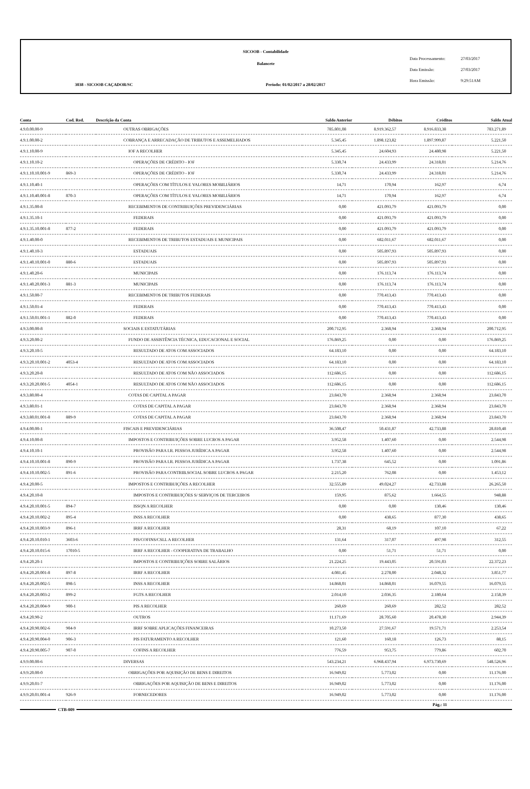SICOOB - Contabilidade
Balancete
3038 - SICOOB CAÇADOR/SC
Período: 01/02/2017 a 28/02/2017
Data Processamento: 27/03/2017
Data Emissão: 27/03/2017
Hora Emissão: 9:29:51AM
| Conta | Cod. Red. | Descrição da Conta | Saldo Anterior | Débitos | Créditos | Saldo Atual |
| --- | --- | --- | --- | --- | --- | --- |
| 4.9.0.00.00-9 | | OUTRAS OBRIGAÇÕES | 785.801,08 | 8.919.362,57 | 8.916.833,38 | 783.271,89 |
| 4.9.1.00.00-2 | | COBRANÇA E ARRECADAÇÃO DE TRIBUTOS E ASSEMELHADOS | 5.345,45 | 1.898.123,82 | 1.897.999,87 | 5.221,50 |
| 4.9.1.10.00-9 | | IOF A RECOLHER | 5.345,45 | 24.604,93 | 24.480,98 | 5.221,50 |
| 4.9.1.10.10-2 | | OPERAÇÕES DE CRÉDITO - IOF | 5.330,74 | 24.433,99 | 24.318,01 | 5.214,76 |
| 4.9.1.10.10.001-9 | 869-3 | OPERAÇÕES DE CRÉDITO - IOF | 5.330,74 | 24.433,99 | 24.318,01 | 5.214,76 |
| 4.9.1.10.40-1 | | OPERAÇÕES COM TÍTULOS E VALORES MOBILIÁRIOS | 14,71 | 170,94 | 162,97 | 6,74 |
| 4.9.1.10.40.001-8 | 870-3 | OPERAÇÕES COM TÍTULOS E VALORES MOBILIÁRIOS | 14,71 | 170,94 | 162,97 | 6,74 |
| 4.9.1.35.00-8 | | RECEBIMENTOS DE CONTRIBUIÇÕES PREVIDENCIÁRIAS | 0,00 | 421.093,79 | 421.093,79 | 0,00 |
| 4.9.1.35.10-1 | | FEDERAIS | 0,00 | 421.093,79 | 421.093,79 | 0,00 |
| 4.9.1.35.10.001-8 | 877-2 | FEDERAIS | 0,00 | 421.093,79 | 421.093,79 | 0,00 |
| 4.9.1.40.00-0 | | RECEBIMENTOS DE TRIBUTOS ESTADUAIS E MUNICIPAIS | 0,00 | 682.011,67 | 682.011,67 | 0,00 |
| 4.9.1.40.10-3 | | ESTADUAIS | 0,00 | 505.897,93 | 505.897,93 | 0,00 |
| 4.9.1.40.10.001-0 | 880-6 | ESTADUAIS | 0,00 | 505.897,93 | 505.897,93 | 0,00 |
| 4.9.1.40.20-6 | | MUNICIPAIS | 0,00 | 176.113,74 | 176.113,74 | 0,00 |
| 4.9.1.40.20.001-3 | 881-3 | MUNICIPAIS | 0,00 | 176.113,74 | 176.113,74 | 0,00 |
| 4.9.1.50.00-7 | | RECEBIMENTOS DE TRIBUTOS FEDERAIS | 0,00 | 770.413,43 | 770.413,43 | 0,00 |
| 4.9.1.50.01-4 | | FEDERAIS | 0,00 | 770.413,43 | 770.413,43 | 0,00 |
| 4.9.1.50.01.001-1 | 882-0 | FEDERAIS | 0,00 | 770.413,43 | 770.413,43 | 0,00 |
| 4.9.3.00.00-8 | | SOCIAIS E ESTATUTÁRIAS | 200.712,95 | 2.368,94 | 2.368,94 | 200.712,95 |
| 4.9.3.20.00-2 | | FUNDO DE ASSISTÊNCIA TÉCNICA, EDUCACIONAL E SOCIAL | 176.869,25 | 0,00 | 0,00 | 176.869,25 |
| 4.9.3.20.10-5 | | RESULTADO DE ATOS COM ASSOCIADOS | 64.183,10 | 0,00 | 0,00 | 64.183,10 |
| 4.9.3.20.10.001-2 | 4053-4 | RESULTADO DE ATOS COM ASSOCIADOS | 64.183,10 | 0,00 | 0,00 | 64.183,10 |
| 4.9.3.20.20-8 | | RESULTADO DE ATOS COM NÃO ASSOCIADOS | 112.686,15 | 0,00 | 0,00 | 112.686,15 |
| 4.9.3.20.20.001-5 | 4054-1 | RESULTADO DE ATOS COM NÃO ASSOCIADOS | 112.686,15 | 0,00 | 0,00 | 112.686,15 |
| 4.9.3.80.00-4 | | COTAS DE CAPITAL A PAGAR | 23.843,70 | 2.368,94 | 2.368,94 | 23.843,70 |
| 4.9.3.80.01-1 | | COTAS DE CAPITAL A PAGAR | 23.843,70 | 2.368,94 | 2.368,94 | 23.843,70 |
| 4.9.3.80.01.001-8 | 889-9 | COTAS DE CAPITAL A PAGAR | 23.843,70 | 2.368,94 | 2.368,94 | 23.843,70 |
| 4.9.4.00.00-1 | | FISCAIS E PREVIDENCIÁRIAS | 36.508,47 | 50.431,87 | 42.733,88 | 28.810,48 |
| 4.9.4.10.00-8 | | IMPOSTOS E CONTRIBUIÇÕES SOBRE LUCROS A PAGAR | 3.952,58 | 1.407,60 | 0,00 | 2.544,98 |
| 4.9.4.10.10-1 | | PROVISÃO PARA I.R. PESSOA JURÍDICA A PAGAR | 3.952,58 | 1.407,60 | 0,00 | 2.544,98 |
| 4.9.4.10.10.001-8 | 890-9 | PROVISÃO PARA I.R. PESSOA JURÍDICA A PAGAR | 1.737,38 | 645,52 | 0,00 | 1.091,86 |
| 4.9.4.10.10.002-5 | 891-6 | PROVISÃO PARA CONTRIB.SOCIAL SOBRE LUCROS A PAGAR | 2.215,20 | 762,08 | 0,00 | 1.453,12 |
| 4.9.4.20.00-5 | | IMPOSTOS E CONTRIBUIÇÕES A RECOLHER | 32.555,89 | 49.024,27 | 42.733,88 | 26.265,50 |
| 4.9.4.20.10-8 | | IMPOSTOS E CONTRIBUIÇÕES S/ SERVIÇOS DE TERCEIROS | 159,95 | 875,62 | 1.664,55 | 948,88 |
| 4.9.4.20.10.001-5 | 894-7 | ISSQN A RECOLHER | 0,00 | 0,00 | 130,46 | 130,46 |
| 4.9.4.20.10.002-2 | 895-4 | INSS A RECOLHER | 0,00 | 438,65 | 877,30 | 438,65 |
| 4.9.4.20.10.003-9 | 896-1 | IRRF A RECOLHER | 28,31 | 68,19 | 107,10 | 67,22 |
| 4.9.4.20.10.010-1 | 3603-6 | PIS/COFINS/CSLL A RECOLHER | 131,64 | 317,07 | 497,98 | 312,55 |
| 4.9.4.20.10.015-6 | 17010-5 | IRRF A RECOLHER - COOPERATIVA DE TRABALHO | 0,00 | 51,71 | 51,71 | 0,00 |
| 4.9.4.20.20-1 | | IMPOSTOS E CONTRIBUIÇÕES SOBRE SALÁRIOS | 21.224,25 | 19.443,05 | 20.591,03 | 22.372,23 |
| 4.9.4.20.20.001-8 | 897-8 | IRRF A RECOLHER | 4.081,45 | 2.278,00 | 2.048,32 | 3.851,77 |
| 4.9.4.20.20.002-5 | 898-5 | INSS A RECOLHER | 14.868,01 | 14.868,01 | 16.079,55 | 16.079,55 |
| 4.9.4.20.20.003-2 | 899-2 | FGTS A RECOLHER | 2.014,10 | 2.036,35 | 2.180,64 | 2.158,39 |
| 4.9.4.20.20.004-9 | 900-1 | PIS A RECOLHER | 260,69 | 260,69 | 282,52 | 282,52 |
| 4.9.4.20.90-2 | | OUTROS | 11.171,69 | 28.705,60 | 20.478,30 | 2.944,39 |
| 4.9.4.20.90.002-6 | 904-9 | IRRF SOBRE APLICAÇÕES FINANCEIRAS | 10.273,50 | 27.591,67 | 19.571,71 | 2.253,54 |
| 4.9.4.20.90.004-0 | 906-3 | PIS FATURAMENTO A RECOLHER | 121,60 | 160,18 | 126,73 | 88,15 |
| 4.9.4.20.90.005-7 | 907-0 | COFINS A RECOLHER | 776,59 | 953,75 | 779,86 | 602,70 |
| 4.9.9.00.00-6 | | DIVERSAS | 543.234,21 | 6.968.437,94 | 6.973.730,69 | 548.526,96 |
| 4.9.9.20.00-0 | | OBRIGAÇÕES POR AQUISIÇÃO DE BENS E DIREITOS | 16.949,02 | 5.773,02 | 0,00 | 11.176,00 |
| 4.9.9.20.01-7 | | OBRIGAÇÕES POR AQUISIÇÃO DE BENS E DIREITOS | 16.949,02 | 5.773,02 | 0,00 | 11.176,00 |
| 4.9.9.20.01.001-4 | 926-9 | FORNECEDORES | 16.949,02 | 5.773,02 | 0,00 | 11.176,00 |
CTB-009
Pág.: 11